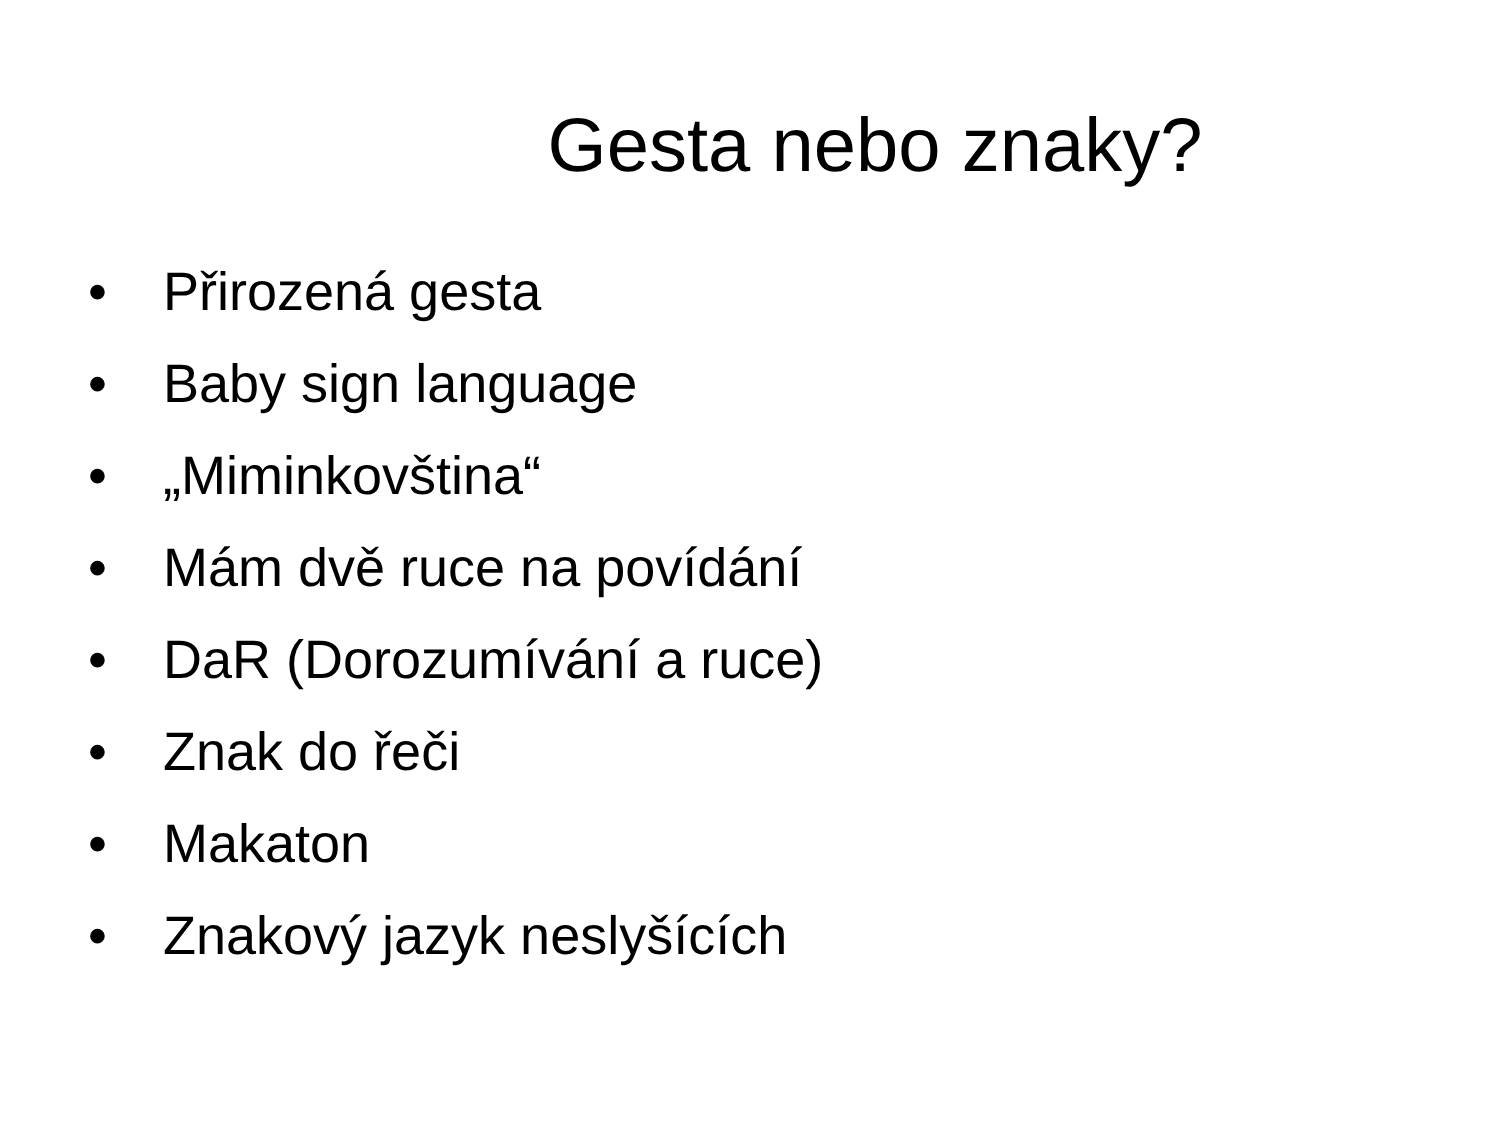Gesta nebo znaky?
• Přirozená gesta
• Baby sign language
• „Miminkovština“
• Mám dvě ruce na povídání
• DaR (Dorozumívání a ruce)
• Znak do řeči
• Makaton
• Znakový jazyk neslyšících